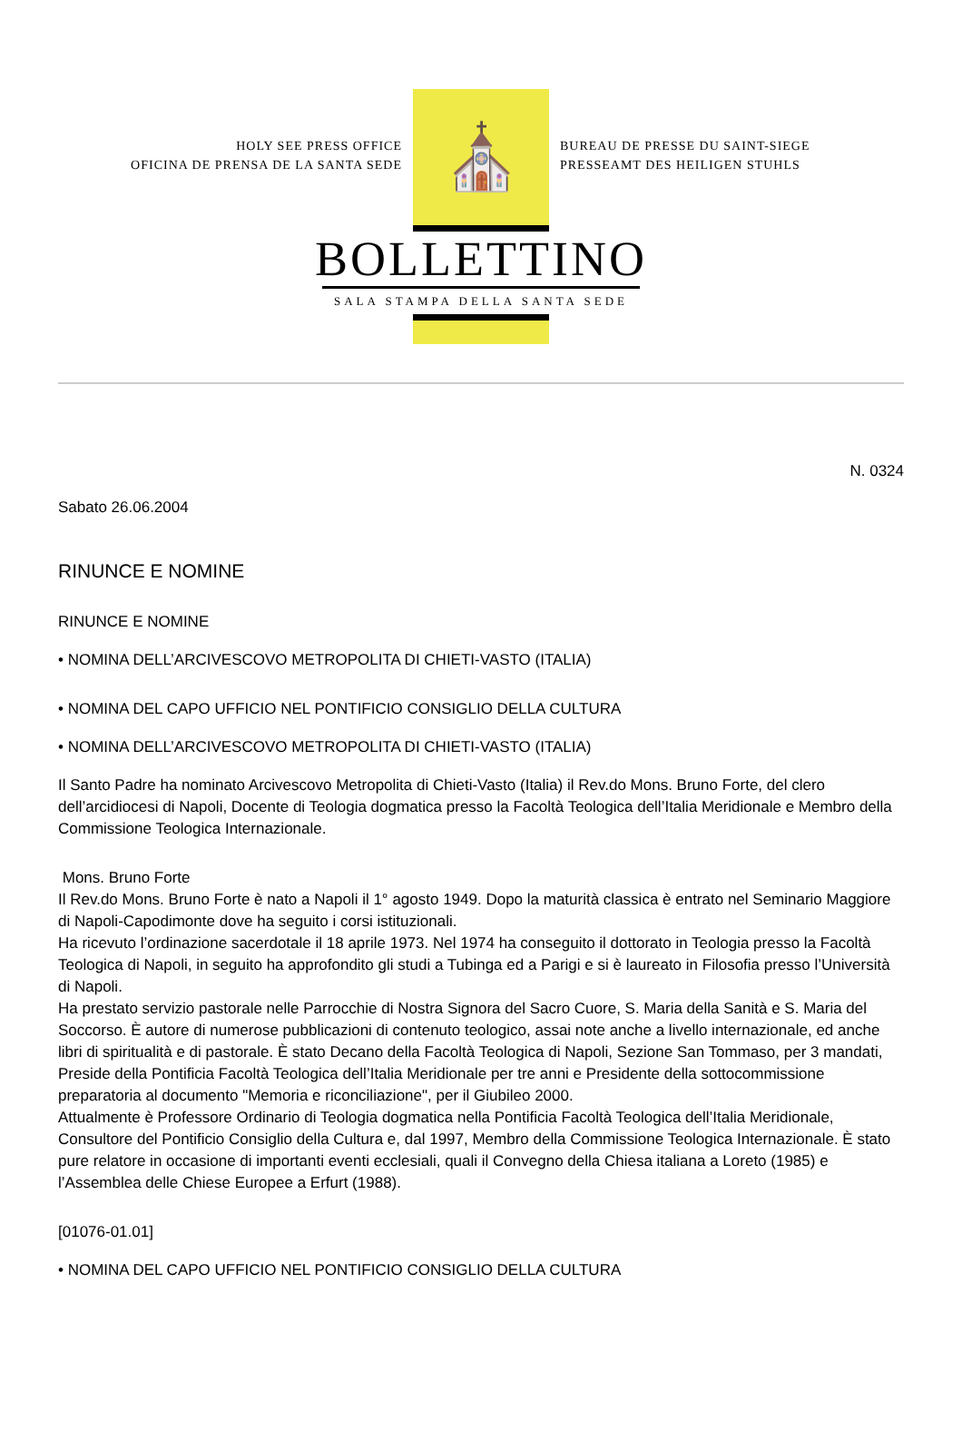HOLY SEE PRESS OFFICE
OFICINA DE PRENSA DE LA SANTA SEDE
⛪
BUREAU DE PRESSE DU SAINT-SIEGE
PRESSEAMT DES HEILIGEN STUHLS
BOLLETTINO
SALA STAMPA DELLA SANTA SEDE
N. 0324
Sabato 26.06.2004
RINUNCE E NOMINE
RINUNCE E NOMINE
• NOMINA DELL’ARCIVESCOVO METROPOLITA DI CHIETI-VASTO (ITALIA)
• NOMINA DEL CAPO UFFICIO NEL PONTIFICIO CONSIGLIO DELLA CULTURA
• NOMINA DELL’ARCIVESCOVO METROPOLITA DI CHIETI-VASTO (ITALIA)
Il Santo Padre ha nominato Arcivescovo Metropolita di Chieti-Vasto (Italia) il Rev.do Mons. Bruno Forte, del clero dell’arcidiocesi di Napoli, Docente di Teologia dogmatica presso la Facoltà Teologica dell’Italia Meridionale e Membro della Commissione Teologica Internazionale.
Mons. Bruno Forte
Il Rev.do Mons. Bruno Forte è nato a Napoli il 1° agosto 1949. Dopo la maturità classica è entrato nel Seminario Maggiore di Napoli-Capodimonte dove ha seguito i corsi istituzionali.
Ha ricevuto l’ordinazione sacerdotale il 18 aprile 1973. Nel 1974 ha conseguito il dottorato in Teologia presso la Facoltà Teologica di Napoli, in seguito ha approfondito gli studi a Tubinga ed a Parigi e si è laureato in Filosofia presso l’Università di Napoli.
Ha prestato servizio pastorale nelle Parrocchie di Nostra Signora del Sacro Cuore, S. Maria della Sanità e S. Maria del Soccorso. È autore di numerose pubblicazioni di contenuto teologico, assai note anche a livello internazionale, ed anche libri di spiritualità e di pastorale. È stato Decano della Facoltà Teologica di Napoli, Sezione San Tommaso, per 3 mandati, Preside della Pontificia Facoltà Teologica dell’Italia Meridionale per tre anni e Presidente della sottocommissione preparatoria al documento "Memoria e riconciliazione", per il Giubileo 2000.
Attualmente è Professore Ordinario di Teologia dogmatica nella Pontificia Facoltà Teologica dell’Italia Meridionale, Consultore del Pontificio Consiglio della Cultura e, dal 1997, Membro della Commissione Teologica Internazionale. È stato pure relatore in occasione di importanti eventi ecclesiali, quali il Convegno della Chiesa italiana a Loreto (1985) e l’Assemblea delle Chiese Europee a Erfurt (1988).
[01076-01.01]
• NOMINA DEL CAPO UFFICIO NEL PONTIFICIO CONSIGLIO DELLA CULTURA